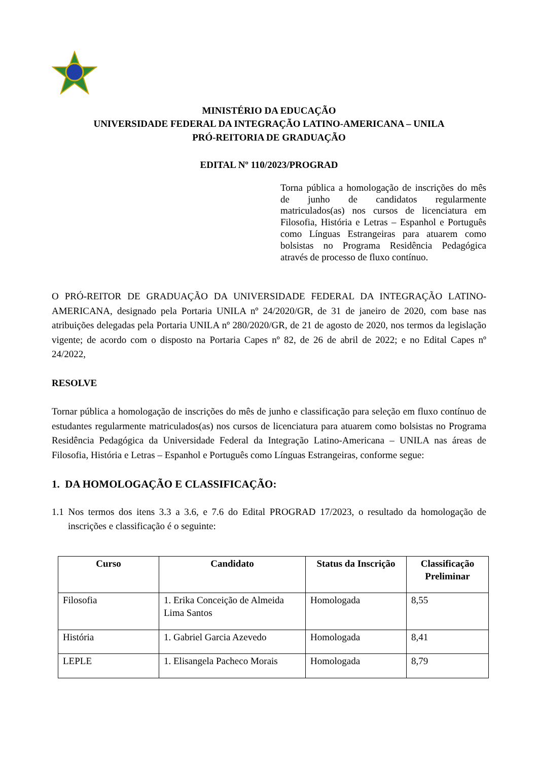MINISTÉRIO DA EDUCAÇÃO
UNIVERSIDADE FEDERAL DA INTEGRAÇÃO LATINO-AMERICANA – UNILA
PRÓ-REITORIA DE GRADUAÇÃO
EDITAL Nº 110/2023/PROGRAD
Torna pública a homologação de inscrições do mês de junho de candidatos regularmente matriculados(as) nos cursos de licenciatura em Filosofia, História e Letras – Espanhol e Português como Línguas Estrangeiras para atuarem como bolsistas no Programa Residência Pedagógica através de processo de fluxo contínuo.
O PRÓ-REITOR DE GRADUAÇÃO DA UNIVERSIDADE FEDERAL DA INTEGRAÇÃO LATINO-AMERICANA, designado pela Portaria UNILA nº 24/2020/GR, de 31 de janeiro de 2020, com base nas atribuições delegadas pela Portaria UNILA nº 280/2020/GR, de 21 de agosto de 2020, nos termos da legislação vigente; de acordo com o disposto na Portaria Capes nº 82, de 26 de abril de 2022; e no Edital Capes nº 24/2022,
RESOLVE
Tornar pública a homologação de inscrições do mês de junho e classificação para seleção em fluxo contínuo de estudantes regularmente matriculados(as) nos cursos de licenciatura para atuarem como bolsistas no Programa Residência Pedagógica da Universidade Federal da Integração Latino-Americana – UNILA nas áreas de Filosofia, História e Letras – Espanhol e Português como Línguas Estrangeiras, conforme segue:
1. DA HOMOLOGAÇÃO E CLASSIFICAÇÃO:
1.1 Nos termos dos itens 3.3 a 3.6, e 7.6 do Edital PROGRAD 17/2023, o resultado da homologação de inscrições e classificação é o seguinte:
| Curso | Candidato | Status da Inscrição | Classificação Preliminar |
| --- | --- | --- | --- |
| Filosofia | 1. Erika Conceição de Almeida Lima Santos | Homologada | 8,55 |
| História | 1. Gabriel Garcia Azevedo | Homologada | 8,41 |
| LEPLE | 1. Elisangela Pacheco Morais | Homologada | 8,79 |